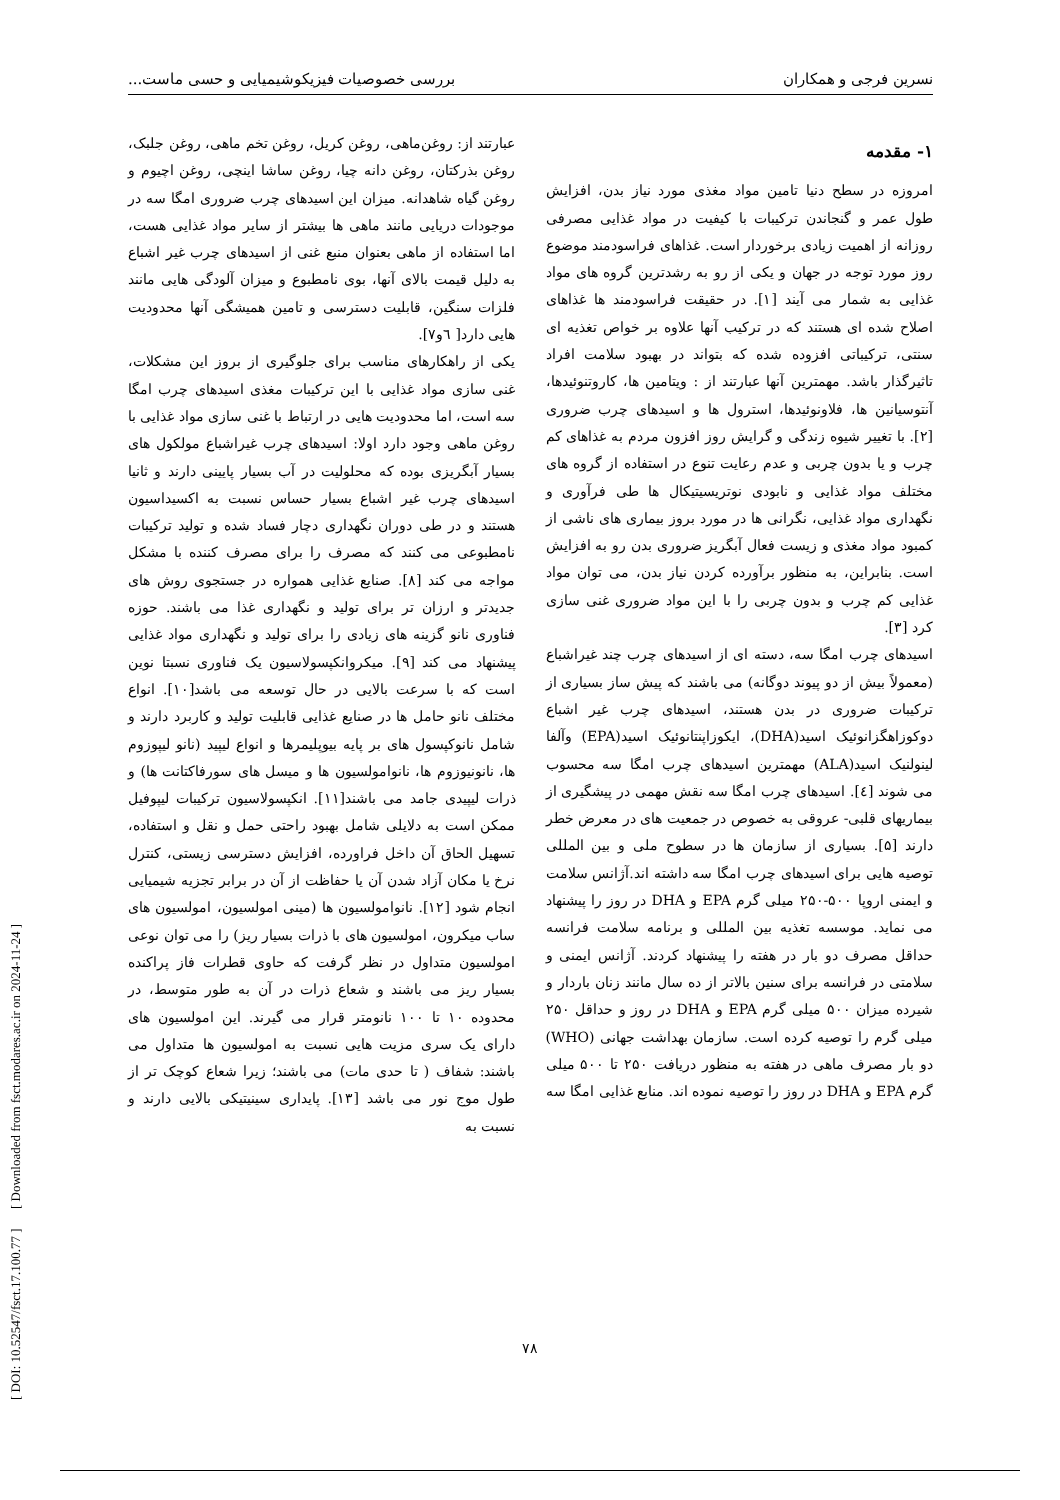نسرین فرجی و همکاران بررسی خصوصیات فیزیکوشیمیایی و حسی ماست...
۱- مقدمه
امروزه در سطح دنیا تامین مواد مغذی مورد نیاز بدن، افزایش طول عمر و گنجاندن ترکیبات با کیفیت در مواد غذایی مصرفی روزانه از اهمیت زیادی برخوردار است. غذاهای فراسودمند موضوع روز مورد توجه در جهان و یکی از رو به رشدترین گروه های مواد غذایی به شمار می آیند [۱]. در حقیقت فراسودمند ها غذاهای اصلاح شده ای هستند که در ترکیب آنها علاوه بر خواص تغذیه ای سنتی، ترکیباتی افزوده شده که بتواند در بهبود سلامت افراد تاثیرگذار باشد. مهمترین آنها عبارتند از : ویتامین ها، کاروتنوئیدها، آنتوسیانین ها، فلاونوئیدها، استرول ها و اسیدهای چرب ضروری [۲]. با تغییر شیوه زندگی و گرایش روز افزون مردم به غذاهای کم چرب و یا بدون چربی و عدم رعایت تنوع در استفاده از گروه های مختلف مواد غذایی و نابودی نوتریسیتیکال ها طی فرآوری و نگهداری مواد غذایی، نگرانی ها در مورد بروز بیماری های ناشی از کمبود مواد مغذی و زیست فعال آبگریز ضروری بدن رو به افزایش است. بنابراین، به منظور برآورده کردن نیاز بدن، می توان مواد غذایی کم چرب و بدون چربی را با این مواد ضروری غنی سازی کرد [۳].
اسیدهای چرب امگا سه، دسته ای از اسیدهای چرب چند غیراشباع (معمولاً بیش از دو پیوند دوگانه) می باشند که پیش ساز بسیاری از ترکیبات ضروری در بدن هستند، اسیدهای چرب غیر اشباع دوکوزاهگزانوئیک اسید(DHA)، ایکوزاپنتانوئیک اسید(EPA) وآلفا لینولنیک اسید(ALA) مهمترین اسیدهای چرب امگا سه محسوب می شوند [٤]. اسیدهای چرب امگا سه نقش مهمی در پیشگیری از بیماریهای قلبی- عروقی به خصوص در جمعیت های در معرض خطر دارند [۵]. بسیاری از سازمان ها در سطوح ملی و بین المللی توصیه هایی برای اسیدهای چرب امگا سه داشته اند.آژانس سلامت و ایمنی اروپا ۵۰۰-۲۵۰ میلی گرم EPA و DHA در روز را پیشنهاد می نماید. موسسه تغذیه بین المللی و برنامه سلامت فرانسه حداقل مصرف دو بار در هفته را پیشنهاد کردند. آژانس ایمنی و سلامتی در فرانسه برای سنین بالاتر از ده سال مانند زنان باردار و شیرده میزان ۵۰۰ میلی گرم EPA و DHA در روز و حداقل ۲۵۰ میلی گرم را توصیه کرده است. سازمان بهداشت جهانی (WHO) دو بار مصرف ماهی در هفته به منظور دریافت ۲۵۰ تا ۵۰۰ میلی گرم EPA و DHA در روز را توصیه نموده اند. منابع غذایی امگا سه
عبارتند از: روغن‌ماهی، روغن کریل، روغن تخم ماهی، روغن جلبک، روغن بذرکتان، روغن دانه چیا، روغن ساشا اینچی، روغن اچیوم و روغن گیاه شاهدانه. میزان این اسیدهای چرب ضروری امگا سه در موجودات دریایی مانند ماهی ها بیشتر از سایر مواد غذایی هست، اما استفاده از ماهی بعنوان منبع غنی از اسیدهای چرب غیر اشباع به دلیل قیمت بالای آنها، بوی نامطبوع و میزان آلودگی هایی مانند فلزات سنگین، قابلیت دسترسی و تامین همیشگی آنها محدودیت هایی دارد[ ٦و۷].
یکی از راهکارهای مناسب برای جلوگیری از بروز این مشکلات، غنی سازی مواد غذایی با این ترکیبات مغذی اسیدهای چرب امگا سه است، اما محدودیت هایی در ارتباط با غنی سازی مواد غذایی با روغن ماهی وجود دارد اولا: اسیدهای چرب غیراشباع مولکول های بسیار آبگریزی بوده که محلولیت در آب بسیار پایینی دارند و ثانیا اسیدهای چرب غیر اشباع بسیار حساس نسبت به اکسیداسیون هستند و در طی دوران نگهداری دچار فساد شده و تولید ترکیبات نامطبوعی می کنند که مصرف را برای مصرف کننده با مشکل مواجه می کند [۸]. صنایع غذایی همواره در جستجوی روش های جدیدتر و ارزان تر برای تولید و نگهداری غذا می باشند. حوزه فناوری نانو گزینه های زیادی را برای تولید و نگهداری مواد غذایی پیشنهاد می کند [۹]. میکروانکپسولاسیون یک فناوری نسبتا نوین است که با سرعت بالایی در حال توسعه می باشد[۱۰]. انواع مختلف نانو حامل ها در صنایع غذایی قابلیت تولید و کاربرد دارند و شامل نانوکپسول های بر پایه بیوپلیمرها و انواع لیپید (نانو لیپوزوم ها، نانونیوزوم ها، نانوامولسیون ها و میسل های سورفاکتانت ها) و ذرات لیپیدی جامد می باشند[۱۱]. انکپسولاسیون ترکیبات لیپوفیل ممکن است به دلایلی شامل بهبود راحتی حمل و نقل و استفاده، تسهیل الحاق آن داخل فراورده، افزایش دسترسی زیستی، کنترل نرخ یا مکان آزاد شدن آن یا حفاظت از آن در برابر تجزیه شیمیایی انجام شود [۱۲]. نانوامولسیون ها (مینی امولسیون، امولسیون های ساب میکرون، امولسیون های با ذرات بسیار ریز) را می توان نوعی امولسیون متداول در نظر گرفت که حاوی قطرات فاز پراکنده بسیار ریز می باشند و شعاع ذرات در آن به طور متوسط، در محدوده ۱۰ تا ۱۰۰ نانومتر قرار می گیرند. این امولسیون های دارای یک سری مزیت هایی نسبت به امولسیون ها متداول می باشند: شفاف ( تا حدی مات) می باشند؛ زیرا شعاع کوچک تر از طول موج نور می باشد [۱۳]. پایداری سینیتیکی بالایی دارند و نسبت به
[ DOI: 10.52547/fsct.17.100.77 ] [ Downloaded from fsct.modares.ac.ir on 2024-11-24 ]
۷۸